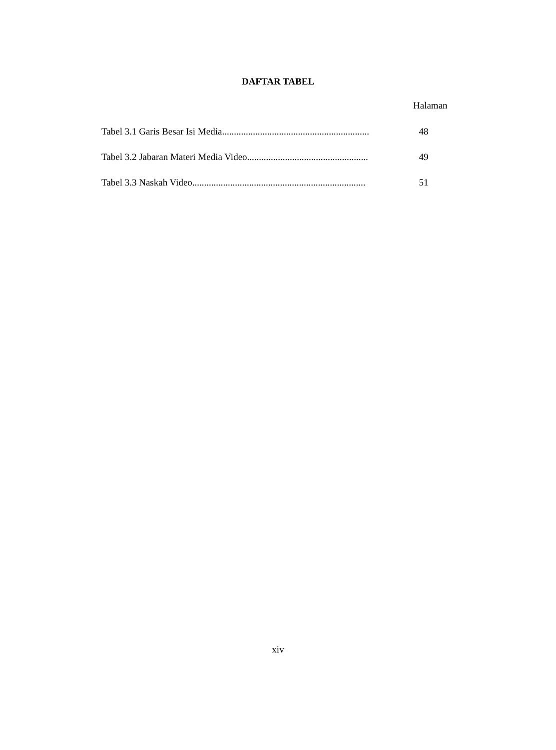DAFTAR TABEL
Halaman
Tabel 3.1 Garis Besar Isi Media.............................................................. 48
Tabel 3.2 Jabaran Materi Media Video................................................... 49
Tabel 3.3 Naskah Video......................................................................... 51
xiv